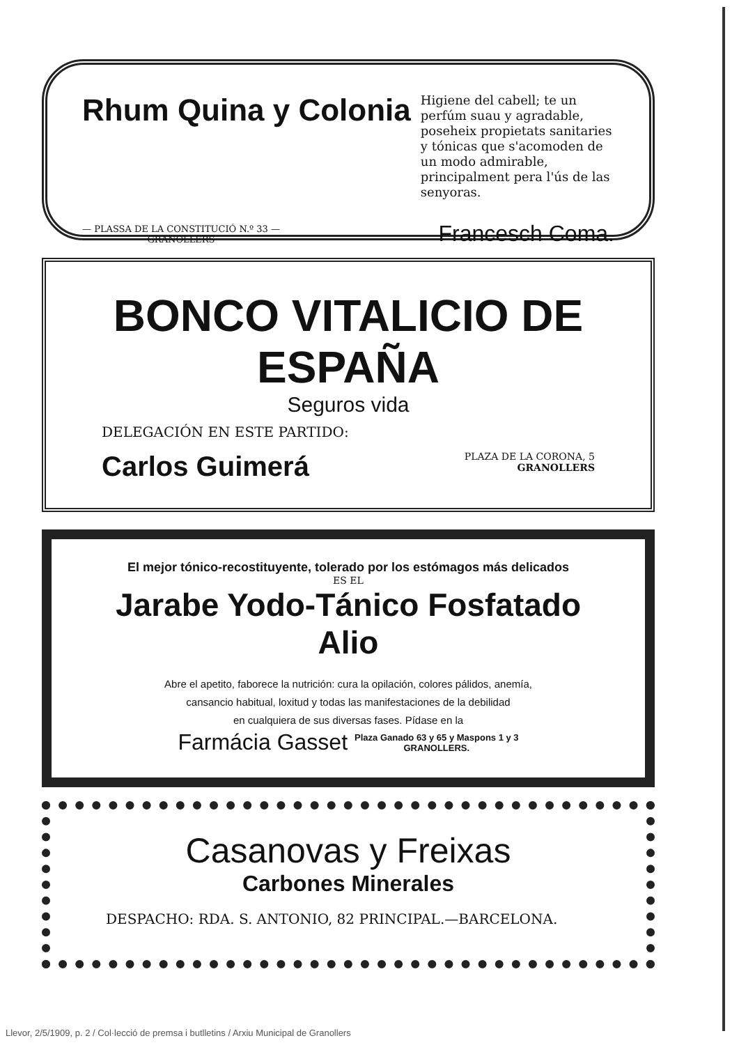Rhum Quina y Colonia
Higiene del cabell; te un perfúm suau y agradable, poseheix propietats sanitaries y tónicas que s'acomoden de un modo admirable, principalment pera l'ús de las senyoras.
— PLASSA DE LA CONSTITUCIÓ N.º 33 —
GRANOLLERS
Francesch Coma.
BONCO VITALICIO DE ESPAÑA
Seguros vida
DELEGACIÓN EN ESTE PARTIDO:
Carlos Guimerá
PLAZA DE LA CORONA, 5
GRANOLLERS
El mejor tónico-recostituyente, tolerado por los estómagos más delicados
ES EL
Jarabe Yodo-Tánico Fosfatado Alio
Abre el apetito, faborece la nutrición: cura la opilación, colores pálidos, anemía,
cansancio habitual, loxitud y todas las manifestaciones de la debilidad
en cualquiera de sus diversas fases. Pídase en la
Farmácia Gasset
Plaza Ganado 63 y 65 y Maspons 1 y 3
GRANOLLERS.
Casanovas y Freixas
Carbones Minerales
DESPACHO: RDA. S. ANTONIO, 82 PRINCIPAL.—BARCELONA.
Llevor, 2/5/1909, p. 2 / Col·lecció de premsa i butlletins / Arxiu Municipal de Granollers